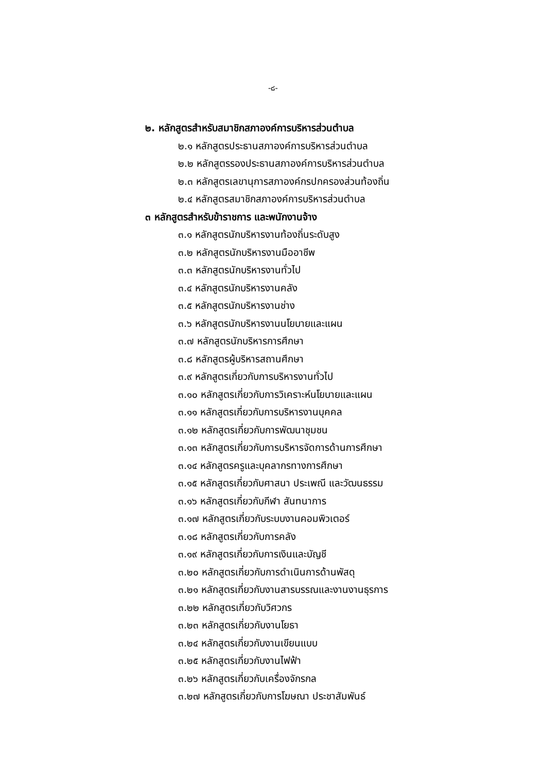-๘-
๒. หลักสูตรสำหรับสมาชิกสภาองค์การบริหารส่วนตำบล
๒.๑ หลักสูตรประธานสภาองค์การบริหารส่วนตำบล
๒.๒ หลักสูตรรองประธานสภาองค์การบริหารส่วนตำบล
๒.๓ หลักสูตรเลขานุการสภาองค์กรปกครองส่วนท้องถิ่น
๒.๔ หลักสูตรสมาชิกสภาองค์การบริหารส่วนตำบล
๓ หลักสูตรสำหรับข้าราชการ และพนักงานจ้าง
๓.๑ หลักสูตรนักบริหารงานท้องถิ่นระดับสูง
๓.๒ หลักสูตรนักบริหารงานมืออาชีพ
๓.๓ หลักสูตรนักบริหารงานทั่วไป
๓.๔ หลักสูตรนักบริหารงานคลัง
๓.๕ หลักสูตรนักบริหารงานช่าง
๓.๖ หลักสูตรนักบริหารงานนโยบายและแผน
๓.๗ หลักสูตรนักบริหารการศึกษา
๓.๘ หลักสูตรผู้บริหารสถานศึกษา
๓.๙ หลักสูตรเกี่ยวกับการบริหารงานทั่วไป
๓.๑๐ หลักสูตรเกี่ยวกับการวิเคราะห์นโยบายและแผน
๓.๑๑ หลักสูตรเกี่ยวกับการบริหารงานบุคคล
๓.๑๒ หลักสูตรเกี่ยวกับการพัฒนาชุมชน
๓.๑๓ หลักสูตรเกี่ยวกับการบริหารจัดการด้านการศึกษา
๓.๑๔ หลักสูตรครูและบุคลากรทางการศึกษา
๓.๑๕ หลักสูตรเกี่ยวกับศาสนา ประเพณี และวัฒนธรรม
๓.๑๖ หลักสูตรเกี่ยวกับกีฬา สันทนาการ
๓.๑๗ หลักสูตรเกี่ยวกับระบบงานคอมพิวเตอร์
๓.๑๘ หลักสูตรเกี่ยวกับการคลัง
๓.๑๙ หลักสูตรเกี่ยวกับการเงินและบัญชี
๓.๒๐ หลักสูตรเกี่ยวกับการดำเนินการด้านพัสดุ
๓.๒๑ หลักสูตรเกี่ยวกับงานสารบรรณและงานงานธุรการ
๓.๒๒ หลักสูตรเกี่ยวกับวิศวกร
๓.๒๓ หลักสูตรเกี่ยวกับงานโยธา
๓.๒๔ หลักสูตรเกี่ยวกับงานเขียนแบบ
๓.๒๕ หลักสูตรเกี่ยวกับงานไฟฟ้า
๓.๒๖ หลักสูตรเกี่ยวกับเครื่องจักรกล
๓.๒๗ หลักสูตรเกี่ยวกับการโฆษณา ประชาสัมพันธ์